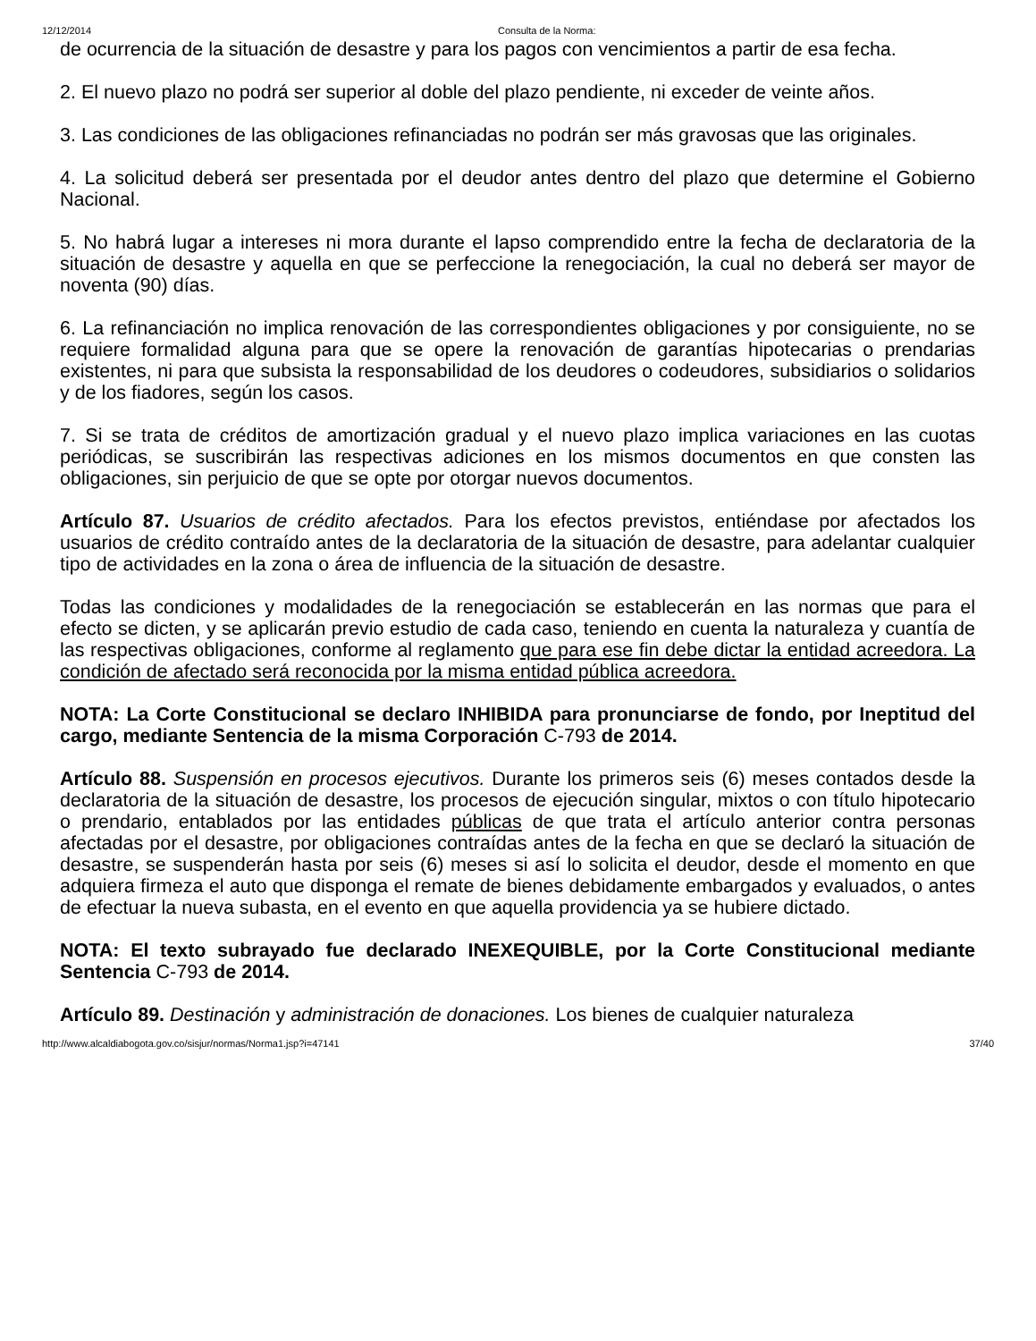12/12/2014 Consulta de la Norma:
de ocurrencia de la situación de desastre y para los pagos con vencimientos a partir de esa fecha.
2. El nuevo plazo no podrá ser superior al doble del plazo pendiente, ni exceder de veinte años.
3. Las condiciones de las obligaciones refinanciadas no podrán ser más gravosas que las originales.
4. La solicitud deberá ser presentada por el deudor antes dentro del plazo que determine el Gobierno Nacional.
5. No habrá lugar a intereses ni mora durante el lapso comprendido entre la fecha de declaratoria de la situación de desastre y aquella en que se perfeccione la renegociación, la cual no deberá ser mayor de noventa (90) días.
6. La refinanciación no implica renovación de las correspondientes obligaciones y por consiguiente, no se requiere formalidad alguna para que se opere la renovación de garantías hipotecarias o prendarias existentes, ni para que subsista la responsabilidad de los deudores o codeudores, subsidiarios o solidarios y de los fiadores, según los casos.
7. Si se trata de créditos de amortización gradual y el nuevo plazo implica variaciones en las cuotas periódicas, se suscribirán las respectivas adiciones en los mismos documentos en que consten las obligaciones, sin perjuicio de que se opte por otorgar nuevos documentos.
Artículo 87. Usuarios de crédito afectados. Para los efectos previstos, entiéndase por afectados los usuarios de crédito contraído antes de la declaratoria de la situación de desastre, para adelantar cualquier tipo de actividades en la zona o área de influencia de la situación de desastre.
Todas las condiciones y modalidades de la renegociación se establecerán en las normas que para el efecto se dicten, y se aplicarán previo estudio de cada caso, teniendo en cuenta la naturaleza y cuantía de las respectivas obligaciones, conforme al reglamento que para ese fin debe dictar la entidad acreedora. La condición de afectado será reconocida por la misma entidad pública acreedora.
NOTA: La Corte Constitucional se declaro INHIBIDA para pronunciarse de fondo, por Ineptitud del cargo, mediante Sentencia de la misma Corporación C-793 de 2014.
Artículo 88. Suspensión en procesos ejecutivos. Durante los primeros seis (6) meses contados desde la declaratoria de la situación de desastre, los procesos de ejecución singular, mixtos o con título hipotecario o prendario, entablados por las entidades públicas de que trata el artículo anterior contra personas afectadas por el desastre, por obligaciones contraídas antes de la fecha en que se declaró la situación de desastre, se suspenderán hasta por seis (6) meses si así lo solicita el deudor, desde el momento en que adquiera firmeza el auto que disponga el remate de bienes debidamente embargados y evaluados, o antes de efectuar la nueva subasta, en el evento en que aquella providencia ya se hubiere dictado.
NOTA: El texto subrayado fue declarado INEXEQUIBLE, por la Corte Constitucional mediante Sentencia C-793 de 2014.
Artículo 89. Destinación y administración de donaciones. Los bienes de cualquier naturaleza
http://www.alcaldiabogota.gov.co/sisjur/normas/Norma1.jsp?i=47141 37/40